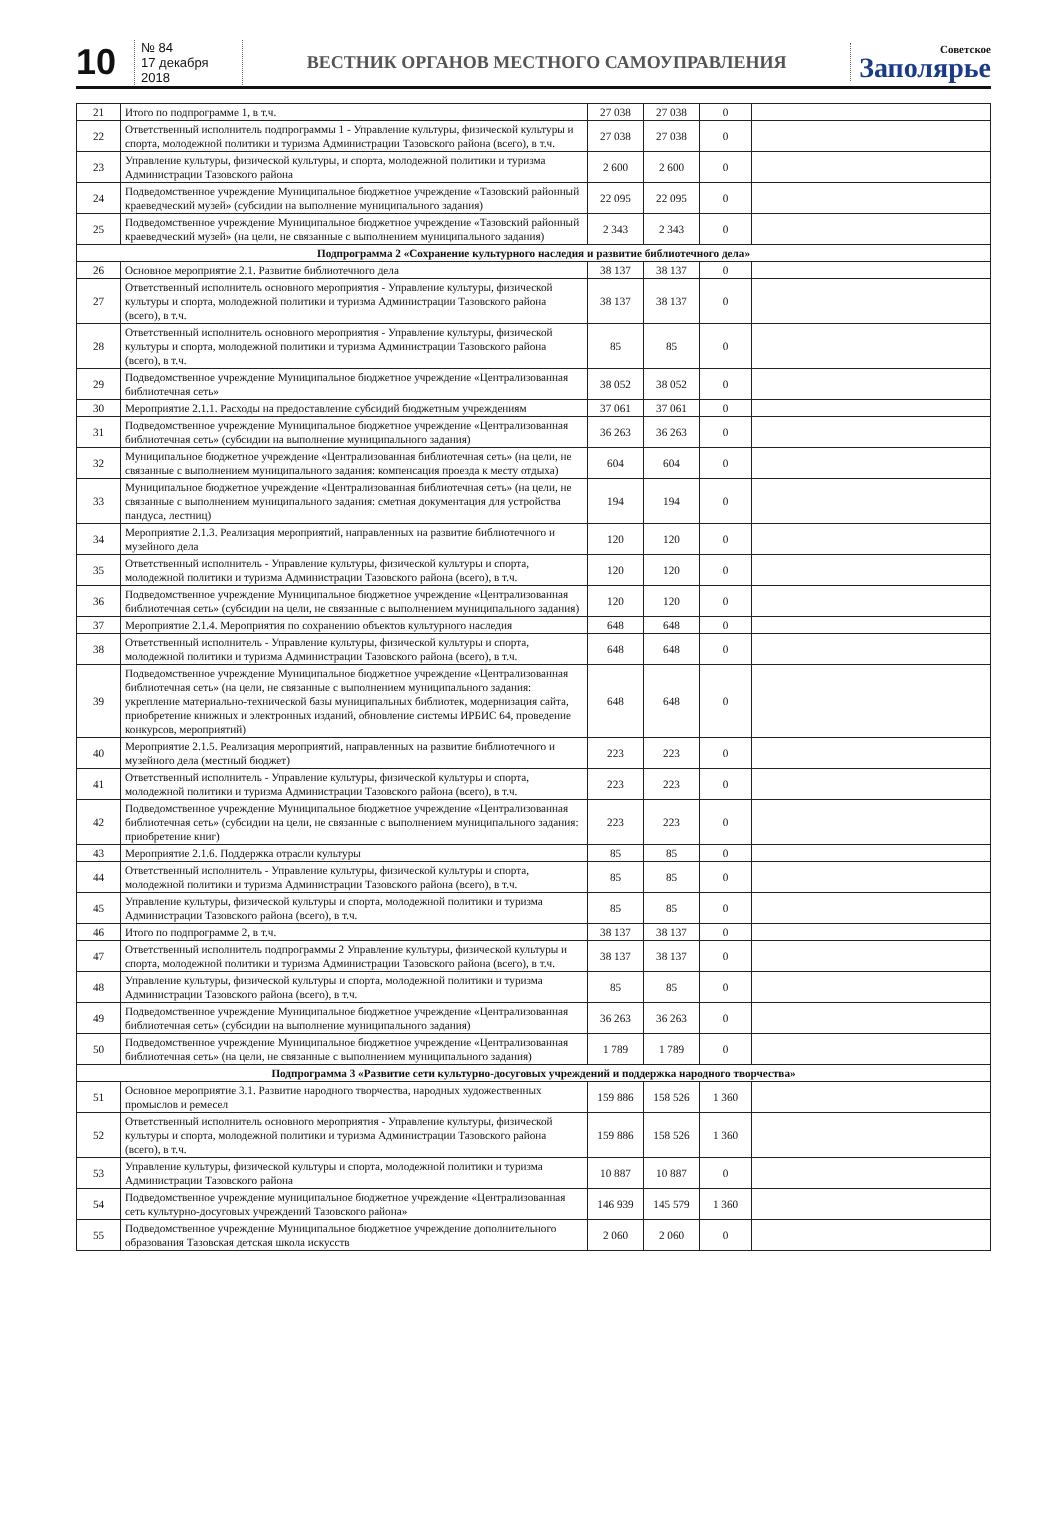10
№ 84
17 декабря 2018
ВЕСТНИК ОРГАНОВ МЕСТНОГО САМОУПРАВЛЕНИЯ
Советское
Заполярье
| 21 | Итого по подпрограмме 1, в т.ч. | 27 038 | 27 038 | 0 | |
| 22 | Ответственный исполнитель подпрограммы 1 - Управление культуры, физической культуры и спорта, молодежной политики и туризма Администрации Тазовского района (всего), в т.ч. | 27 038 | 27 038 | 0 | |
| 23 | Управление культуры, физической культуры, и спорта, молодежной политики и туризма Администрации Тазовского района | 2 600 | 2 600 | 0 | |
| 24 | Подведомственное учреждение Муниципальное бюджетное учреждение «Тазовский районный краеведческий музей» (субсидии на выполнение муниципального задания) | 22 095 | 22 095 | 0 | |
| 25 | Подведомственное учреждение Муниципальное бюджетное учреждение «Тазовский районный краеведческий музей» (на цели, не связанные с выполнением муниципального задания) | 2 343 | 2 343 | 0 | |
| Подпрограмма 2 «Сохранение культурного наследия и развитие библиотечного дела» | | | | | |
| 26 | Основное мероприятие 2.1. Развитие библиотечного дела | 38 137 | 38 137 | 0 | |
| 27 | Ответственный исполнитель основного мероприятия - Управление культуры, физической культуры и спорта, молодежной политики и туризма Администрации Тазовского района (всего), в т.ч. | 38 137 | 38 137 | 0 | |
| 28 | Ответственный исполнитель основного мероприятия - Управление культуры, физической культуры и спорта, молодежной политики и туризма Администрации Тазовского района (всего), в т.ч. | 85 | 85 | 0 | |
| 29 | Подведомственное учреждение Муниципальное бюджетное учреждение «Централизованная библиотечная сеть» | 38 052 | 38 052 | 0 | |
| 30 | Мероприятие 2.1.1. Расходы на предоставление субсидий бюджетным учреждениям | 37 061 | 37 061 | 0 | |
| 31 | Подведомственное учреждение Муниципальное бюджетное учреждение «Централизованная библиотечная сеть» (субсидии на выполнение муниципального задания) | 36 263 | 36 263 | 0 | |
| 32 | Муниципальное бюджетное учреждение «Централизованная библиотечная сеть» (на цели, не связанные с выполнением муниципального задания: компенсация проезда к месту отдыха) | 604 | 604 | 0 | |
| 33 | Муниципальное бюджетное учреждение «Централизованная библиотечная сеть» (на цели, не связанные с выполнением муниципального задания: сметная документация для устройства пандуса, лестниц) | 194 | 194 | 0 | |
| 34 | Мероприятие 2.1.3. Реализация мероприятий, направленных на развитие библиотечного и музейного дела | 120 | 120 | 0 | |
| 35 | Ответственный исполнитель - Управление культуры, физической культуры и спорта, молодежной политики и туризма Администрации Тазовского района (всего), в т.ч. | 120 | 120 | 0 | |
| 36 | Подведомственное учреждение Муниципальное бюджетное учреждение «Централизованная библиотечная сеть» (субсидии на цели, не связанные с выполнением муниципального задания) | 120 | 120 | 0 | |
| 37 | Мероприятие 2.1.4. Мероприятия по сохранению объектов культурного наследия | 648 | 648 | 0 | |
| 38 | Ответственный исполнитель - Управление культуры, физической культуры и спорта, молодежной политики и туризма Администрации Тазовского района (всего), в т.ч. | 648 | 648 | 0 | |
| 39 | Подведомственное учреждение Муниципальное бюджетное учреждение «Централизованная библиотечная сеть» (на цели, не связанные с выполнением муниципального задания: укрепление материально-технической базы муниципальных библиотек, модернизация сайта, приобретение книжных и электронных изданий, обновление системы ИРБИС 64, проведение конкурсов, мероприятий) | 648 | 648 | 0 | |
| 40 | Мероприятие 2.1.5. Реализация мероприятий, направленных на развитие библиотечного и музейного дела (местный бюджет) | 223 | 223 | 0 | |
| 41 | Ответственный исполнитель - Управление культуры, физической культуры и спорта, молодежной политики и туризма Администрации Тазовского района (всего), в т.ч. | 223 | 223 | 0 | |
| 42 | Подведомственное учреждение Муниципальное бюджетное учреждение «Централизованная библиотечная сеть» (субсидии на цели, не связанные с выполнением муниципального задания: приобретение книг) | 223 | 223 | 0 | |
| 43 | Мероприятие 2.1.6. Поддержка отрасли культуры | 85 | 85 | 0 | |
| 44 | Ответственный исполнитель - Управление культуры, физической культуры и спорта, молодежной политики и туризма Администрации Тазовского района (всего), в т.ч. | 85 | 85 | 0 | |
| 45 | Управление культуры, физической культуры и спорта, молодежной политики и туризма Администрации Тазовского района (всего), в т.ч. | 85 | 85 | 0 | |
| 46 | Итого по подпрограмме 2, в т.ч. | 38 137 | 38 137 | 0 | |
| 47 | Ответственный исполнитель подпрограммы 2 Управление культуры, физической культуры и спорта, молодежной политики и туризма Администрации Тазовского района (всего), в т.ч. | 38 137 | 38 137 | 0 | |
| 48 | Управление культуры, физической культуры и спорта, молодежной политики и туризма Администрации Тазовского района (всего), в т.ч. | 85 | 85 | 0 | |
| 49 | Подведомственное учреждение Муниципальное бюджетное учреждение «Централизованная библиотечная сеть» (субсидии на выполнение муниципального задания) | 36 263 | 36 263 | 0 | |
| 50 | Подведомственное учреждение Муниципальное бюджетное учреждение «Централизованная библиотечная сеть» (на цели, не связанные с выполнением муниципального задания) | 1 789 | 1 789 | 0 | |
| Подпрограмма 3 «Развитие сети культурно-досуговых учреждений и поддержка народного творчества» | | | | | |
| 51 | Основное мероприятие 3.1. Развитие народного творчества, народных художественных промыслов и ремесел | 159 886 | 158 526 | 1 360 | |
| 52 | Ответственный исполнитель основного мероприятия - Управление культуры, физической культуры и спорта, молодежной политики и туризма Администрации Тазовского района (всего), в т.ч. | 159 886 | 158 526 | 1 360 | |
| 53 | Управление культуры, физической культуры и спорта, молодежной политики и туризма Администрации Тазовского района | 10 887 | 10 887 | 0 | |
| 54 | Подведомственное учреждение муниципальное бюджетное учреждение «Централизованная сеть культурно-досуговых учреждений Тазовского района» | 146 939 | 145 579 | 1 360 | |
| 55 | Подведомственное учреждение Муниципальное бюджетное учреждение дополнительного образования Тазовская детская школа искусств | 2 060 | 2 060 | 0 | |